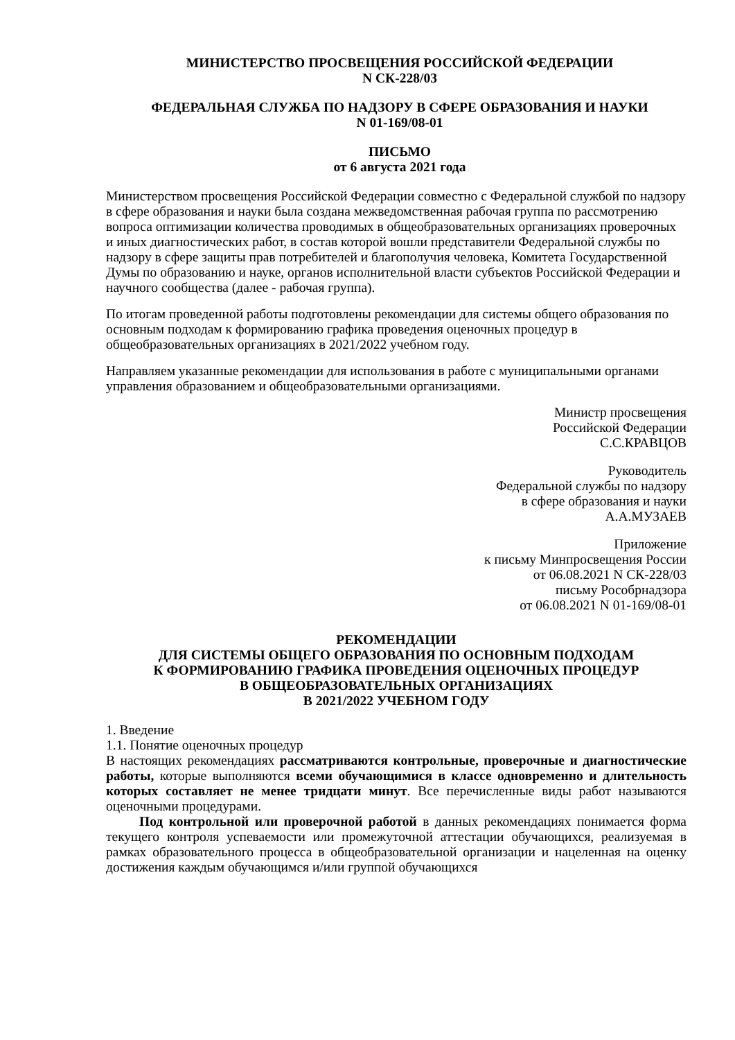МИНИСТЕРСТВО ПРОСВЕЩЕНИЯ РОССИЙСКОЙ ФЕДЕРАЦИИ
N СК-228/03
ФЕДЕРАЛЬНАЯ СЛУЖБА ПО НАДЗОРУ В СФЕРЕ ОБРАЗОВАНИЯ И НАУКИ
N 01-169/08-01
ПИСЬМО
от 6 августа 2021 года
Министерством просвещения Российской Федерации совместно с Федеральной службой по надзору в сфере образования и науки была создана межведомственная рабочая группа по рассмотрению вопроса оптимизации количества проводимых в общеобразовательных организациях проверочных и иных диагностических работ, в состав которой вошли представители Федеральной службы по надзору в сфере защиты прав потребителей и благополучия человека, Комитета Государственной Думы по образованию и науке, органов исполнительной власти субъектов Российской Федерации и научного сообщества (далее - рабочая группа).
По итогам проведенной работы подготовлены рекомендации для системы общего образования по основным подходам к формированию графика проведения оценочных процедур в общеобразовательных организациях в 2021/2022 учебном году.
Направляем указанные рекомендации для использования в работе с муниципальными органами управления образованием и общеобразовательными организациями.
Министр просвещения
Российской Федерации
С.С.КРАВЦОВ
Руководитель
Федеральной службы по надзору
в сфере образования и науки
А.А.МУЗАЕВ
Приложение
к письму Минпросвещения России
от 06.08.2021 N СК-228/03
письму Рособрнадзора
от 06.08.2021 N 01-169/08-01
РЕКОМЕНДАЦИИ
ДЛЯ СИСТЕМЫ ОБЩЕГО ОБРАЗОВАНИЯ ПО ОСНОВНЫМ ПОДХОДАМ
К ФОРМИРОВАНИЮ ГРАФИКА ПРОВЕДЕНИЯ ОЦЕНОЧНЫХ ПРОЦЕДУР
В ОБЩЕОБРАЗОВАТЕЛЬНЫХ ОРГАНИЗАЦИЯХ
В 2021/2022 УЧЕБНОМ ГОДУ
1. Введение
1.1. Понятие оценочных процедур
В настоящих рекомендациях рассматриваются контрольные, проверочные и диагностические работы, которые выполняются всеми обучающимися в классе одновременно и длительность которых составляет не менее тридцати минут. Все перечисленные виды работ называются оценочными процедурами.
Под контрольной или проверочной работой в данных рекомендациях понимается форма текущего контроля успеваемости или промежуточной аттестации обучающихся, реализуемая в рамках образовательного процесса в общеобразовательной организации и нацеленная на оценку достижения каждым обучающимся и/или группой обучающихся